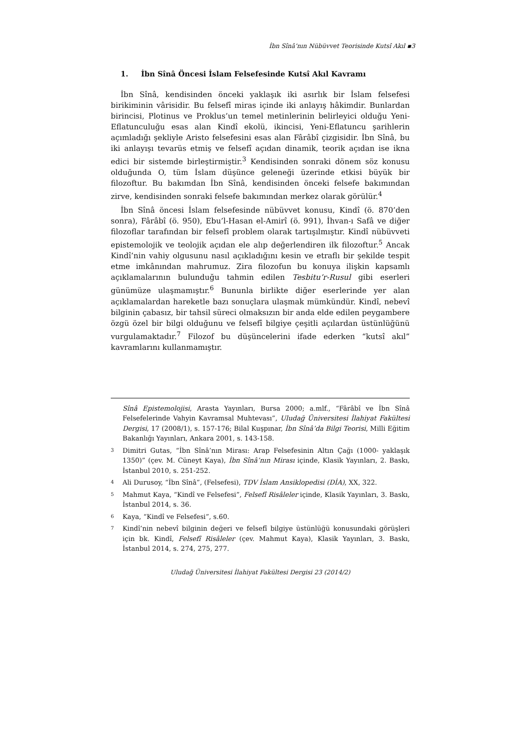İbn Sînâ’nın Nübüvvet Teorisinde Kutsî Akıl ▪3
1. İbn Sînâ Öncesi İslam Felsefesinde Kutsî Akıl Kavramı
İbn Sînâ, kendisinden önceki yaklaşık iki asırlık bir İslam felsefesi birikiminin vârisidir. Bu felsefî miras içinde iki anlayış hâkimdir. Bunlardan birincisi, Plotinus ve Proklus’un temel metinlerinin belirleyici olduğu Yeni-Eflatunculuğu esas alan Kindî ekolü, ikincisi, Yeni-Eflatuncu şarihlerin açımladığı şekliyle Aristo felsefesini esas alan Fârâbî çizgisidir. İbn Sînâ, bu iki anlayışı tevarüs etmiş ve felsefî açıdan dinamik, teorik açıdan ise ikna edici bir sistemde birleştirmiştir.<sup>3</sup> Kendisinden sonraki dönem söz konusu olduğunda O, tüm İslam düşünce geleneği üzerinde etkisi büyük bir filozoftur. Bu bakımdan İbn Sînâ, kendisinden önceki felsefe bakımından zirve, kendisinden sonraki felsefe bakımından merkez olarak görülür.<sup>4</sup>
İbn Sînâ öncesi İslam felsefesinde nübüvvet konusu, Kindî (ö. 870’den sonra), Fârâbî (ö. 950), Ebu’l-Hasan el-Amirî (ö. 991), İhvan-ı Safâ ve diğer filozoflar tarafından bir felsefî problem olarak tartışılmıştır. Kindî nübüvveti epistemolojik ve teolojik açıdan ele alıp değerlendiren ilk filozoftur.<sup>5</sup> Ancak Kindî’nin vahiy olgusunu nasıl açıkladığını kesin ve etraflı bir şekilde tespit etme imkânından mahrumuz. Zira filozofun bu konuya ilişkin kapsamlı açıklamalarının bulunduğu tahmin edilen Tesbitu’r-Rusul gibi eserleri günümüze ulaşmamıştır.<sup>6</sup> Bununla birlikte diğer eserlerinde yer alan açıklamalardan hareketle bazı sonuçlara ulaşmak mümkündür. Kindî, nebevî bilginin çabasız, bir tahsil süreci olmaksızın bir anda elde edilen peygambere özgü özel bir bilgi olduğunu ve felsefî bilgiye çeşitli açılardan üstünlüğünü vurgulamaktadır.<sup>7</sup> Filozof bu düşüncelerini ifade ederken “kutsî akıl” kavramlarını kullanmamıştır.
Sînâ Epistemolojisi, Arasta Yayınları, Bursa 2000; a.mlf., “Fârâbî ve İbn Sînâ Felsefelerinde Vahyin Kavramsal Muhtevası”, Uludağ Üniversitesi İlahiyat Fakültesi Dergisi, 17 (2008/1), s. 157-176; Bilal Kuşpınar, İbn Sînâ’da Bilgi Teorisi, Milli Eğitim Bakanlığı Yayınları, Ankara 2001, s. 143-158.
3
Dimitri Gutas, “İbn Sînâ’nın Mirası: Arap Felsefesinin Altın Çağı (1000- yaklaşık 1350)” (çev. M. Cüneyt Kaya), İbn Sînâ’nın Mirası içinde, Klasik Yayınları, 2. Baskı, İstanbul 2010, s. 251-252.
4
Ali Durusoy, “İbn Sînâ”, (Felsefesi), TDV İslam Ansiklopedisi (DİA), XX, 322.
5
Mahmut Kaya, “Kindî ve Felsefesi”, Felsefî Risâleler içinde, Klasik Yayınları, 3. Baskı, İstanbul 2014, s. 36.
6
Kaya, “Kindî ve Felsefesi”, s.60.
7
Kindî’nin nebevî bilginin değeri ve felsefî bilgiye üstünlüğü konusundaki görüşleri için bk. Kindî, Felsefî Risâleler (çev. Mahmut Kaya), Klasik Yayınları, 3. Baskı, İstanbul 2014, s. 274, 275, 277.
Uludağ Üniversitesi İlahiyat Fakültesi Dergisi 23 (2014/2)